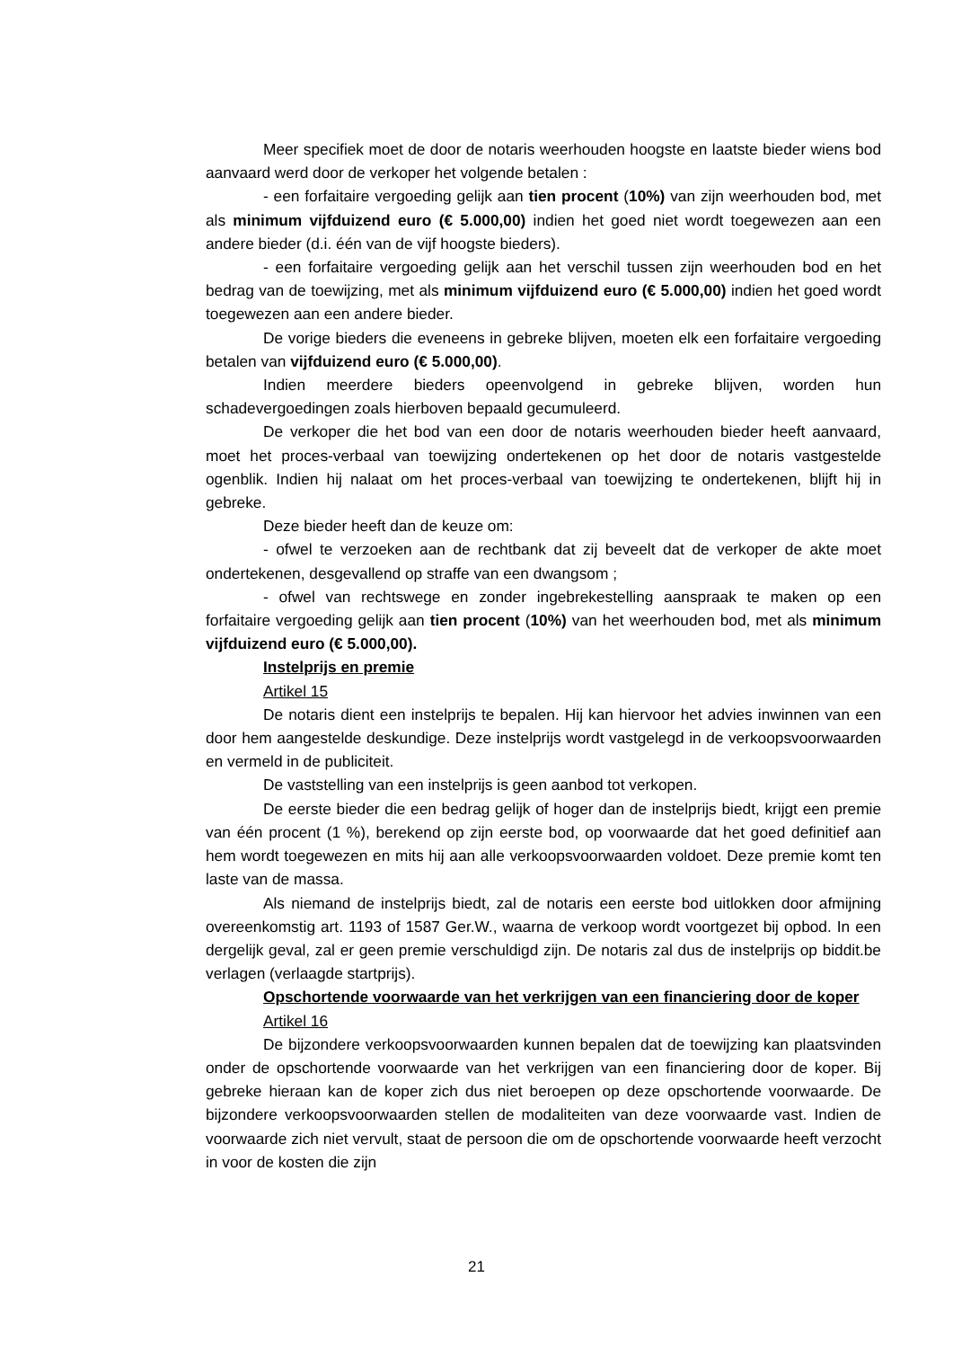Meer specifiek moet de door de notaris weerhouden hoogste en laatste bieder wiens bod aanvaard werd door de verkoper het volgende betalen :
- een forfaitaire vergoeding gelijk aan tien procent (10%) van zijn weerhouden bod, met als minimum vijfduizend euro (€ 5.000,00) indien het goed niet wordt toegewezen aan een andere bieder (d.i. één van de vijf hoogste bieders).
- een forfaitaire vergoeding gelijk aan het verschil tussen zijn weerhouden bod en het bedrag van de toewijzing, met als minimum vijfduizend euro (€ 5.000,00) indien het goed wordt toegewezen aan een andere bieder.
De vorige bieders die eveneens in gebreke blijven, moeten elk een forfaitaire vergoeding betalen van vijfduizend euro (€ 5.000,00).
Indien meerdere bieders opeenvolgend in gebreke blijven, worden hun schadevergoedingen zoals hierboven bepaald gecumuleerd.
De verkoper die het bod van een door de notaris weerhouden bieder heeft aanvaard, moet het proces-verbaal van toewijzing ondertekenen op het door de notaris vastgestelde ogenblik. Indien hij nalaat om het proces-verbaal van toewijzing te ondertekenen, blijft hij in gebreke.
Deze bieder heeft dan de keuze om:
- ofwel te verzoeken aan de rechtbank dat zij beveelt dat de verkoper de akte moet ondertekenen, desgevallend op straffe van een dwangsom ;
- ofwel van rechtswege en zonder ingebrekestelling aanspraak te maken op een forfaitaire vergoeding gelijk aan tien procent (10%) van het weerhouden bod, met als minimum vijfduizend euro (€ 5.000,00).
Instelprijs en premie
Artikel 15
De notaris dient een instelprijs te bepalen. Hij kan hiervoor het advies inwinnen van een door hem aangestelde deskundige. Deze instelprijs wordt vastgelegd in de verkoopsvoorwaarden en vermeld in de publiciteit.
De vaststelling van een instelprijs is geen aanbod tot verkopen.
De eerste bieder die een bedrag gelijk of hoger dan de instelprijs biedt, krijgt een premie van één procent (1 %), berekend op zijn eerste bod, op voorwaarde dat het goed definitief aan hem wordt toegewezen en mits hij aan alle verkoopsvoorwaarden voldoet. Deze premie komt ten laste van de massa.
Als niemand de instelprijs biedt, zal de notaris een eerste bod uitlokken door afmijning overeenkomstig art. 1193 of 1587 Ger.W., waarna de verkoop wordt voortgezet bij opbod. In een dergelijk geval, zal er geen premie verschuldigd zijn. De notaris zal dus de instelprijs op biddit.be verlagen (verlaagde startprijs).
Opschortende voorwaarde van het verkrijgen van een financiering door de koper
Artikel 16
De bijzondere verkoopsvoorwaarden kunnen bepalen dat de toewijzing kan plaatsvinden onder de opschortende voorwaarde van het verkrijgen van een financiering door de koper. Bij gebreke hieraan kan de koper zich dus niet beroepen op deze opschortende voorwaarde. De bijzondere verkoopsvoorwaarden stellen de modaliteiten van deze voorwaarde vast. Indien de voorwaarde zich niet vervult, staat de persoon die om de opschortende voorwaarde heeft verzocht in voor de kosten die zijn
21